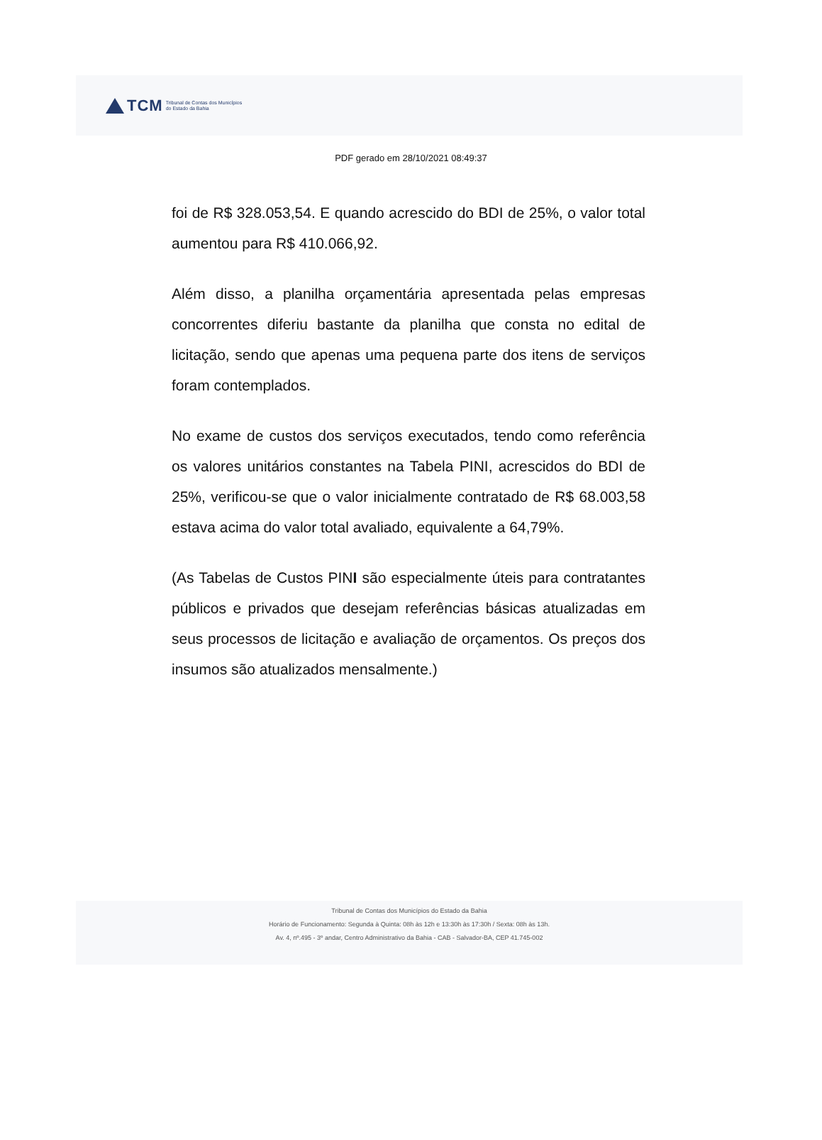TCM
Tribunal de Contas dos Municípios
do Estado da Bahia
PDF gerado em 28/10/2021 08:49:37
foi de R$ 328.053,54. E quando acrescido do BDI de 25%, o valor total aumentou para R$ 410.066,92.
Além disso, a planilha orçamentária apresentada pelas empresas concorrentes diferiu bastante da planilha que consta no edital de licitação, sendo que apenas uma pequena parte dos itens de serviços foram contemplados.
No exame de custos dos serviços executados, tendo como referência os valores unitários constantes na Tabela PINI, acrescidos do BDI de 25%, verificou-se que o valor inicialmente contratado de R$ 68.003,58 estava acima do valor total avaliado, equivalente a 64,79%.
(As Tabelas de Custos PINI são especialmente úteis para contratantes públicos e privados que desejam referências básicas atualizadas em seus processos de licitação e avaliação de orçamentos. Os preços dos insumos são atualizados mensalmente.)
Tribunal de Contas dos Municípios do Estado da Bahia
Horário de Funcionamento: Segunda à Quinta: 08h às 12h e 13:30h às 17:30h / Sexta: 08h às 13h.
Av. 4, nº.495 - 3º andar, Centro Administrativo da Bahia - CAB - Salvador-BA, CEP 41.745-002